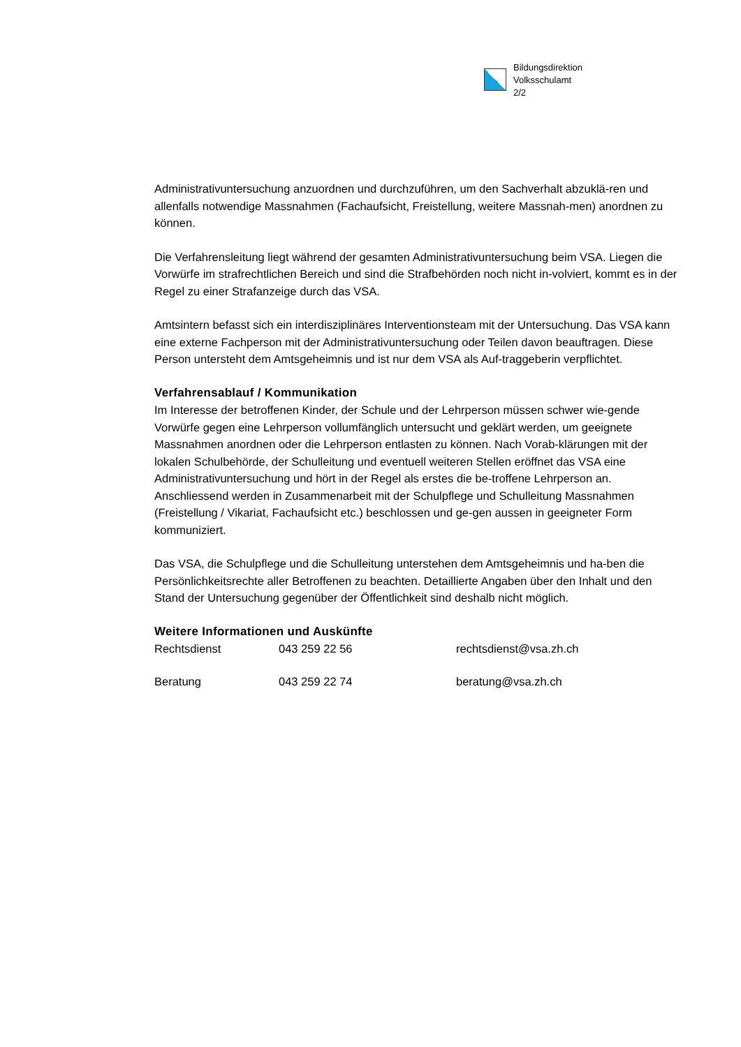Bildungsdirektion
Volksschulamt
2/2
Administrativuntersuchung anzuordnen und durchzuführen, um den Sachverhalt abzuklä-ren und allenfalls notwendige Massnahmen (Fachaufsicht, Freistellung, weitere Massnah-men) anordnen zu können.
Die Verfahrensleitung liegt während der gesamten Administrativuntersuchung beim VSA. Liegen die Vorwürfe im strafrechtlichen Bereich und sind die Strafbehörden noch nicht in-volviert, kommt es in der Regel zu einer Strafanzeige durch das VSA.
Amtsintern befasst sich ein interdisziplinäres Interventionsteam mit der Untersuchung. Das VSA kann eine externe Fachperson mit der Administrativuntersuchung oder Teilen davon beauftragen. Diese Person untersteht dem Amtsgeheimnis und ist nur dem VSA als Auf-traggeberin verpflichtet.
Verfahrensablauf / Kommunikation
Im Interesse der betroffenen Kinder, der Schule und der Lehrperson müssen schwer wie-gende Vorwürfe gegen eine Lehrperson vollumfänglich untersucht und geklärt werden, um geeignete Massnahmen anordnen oder die Lehrperson entlasten zu können. Nach Vorab-klärungen mit der lokalen Schulbehörde, der Schulleitung und eventuell weiteren Stellen eröffnet das VSA eine Administrativuntersuchung und hört in der Regel als erstes die be-troffene Lehrperson an. Anschliessend werden in Zusammenarbeit mit der Schulpflege und Schulleitung Massnahmen (Freistellung / Vikariat, Fachaufsicht etc.) beschlossen und ge-gen aussen in geeigneter Form kommuniziert.
Das VSA, die Schulpflege und die Schulleitung unterstehen dem Amtsgeheimnis und ha-ben die Persönlichkeitsrechte aller Betroffenen zu beachten. Detaillierte Angaben über den Inhalt und den Stand der Untersuchung gegenüber der Öffentlichkeit sind deshalb nicht möglich.
Weitere Informationen und Auskünfte
| Rechtsdienst | 043 259 22 56 | rechtsdienst@vsa.zh.ch |
| Beratung | 043 259 22 74 | beratung@vsa.zh.ch |